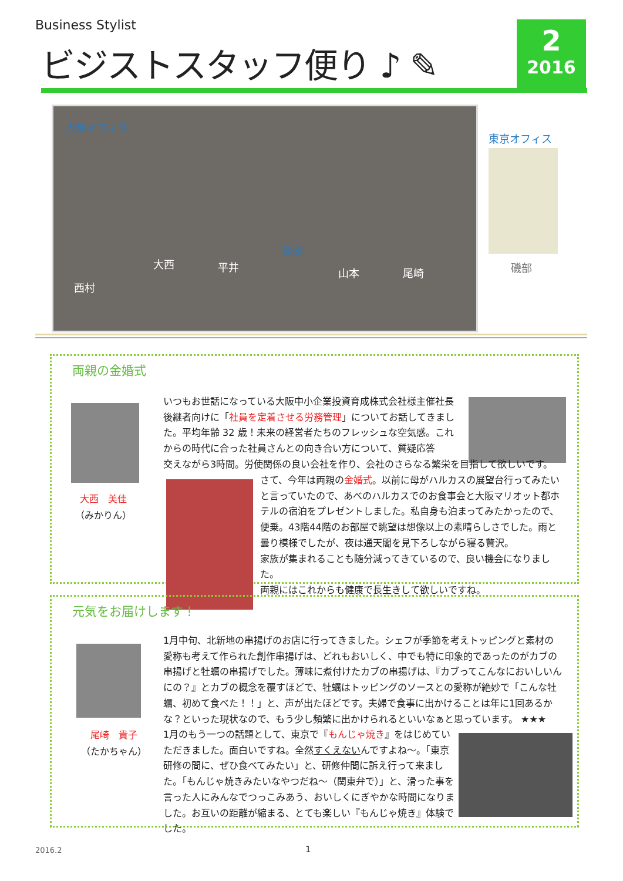Business Stylist
ビジストスタッフ便り ♪ ✎
2
2016
大阪オフィス
西村
大西 平井
福永
山本 尾崎
東京オフィス
磯部
両親の金婚式
大西　美佳
（みかりん）
いつもお世話になっている大阪中小企業投資育成株式会社様主催社長後継者向けに「社員を定着させる労務管理」についてお話してきました。平均年齢 32 歳！未来の経営者たちのフレッシュな空気感。これからの時代に合った社員さんとの向き合い方について、質疑応答
交えながら3時間。労使関係の良い会社を作り、会社のさらなる繁栄を目指して欲しいです。
さて、今年は両親の金婚式。以前に母がハルカスの展望台行ってみたいと言っていたので、あべのハルカスでのお食事会と大阪マリオット都ホテルの宿泊をプレゼントしました。私自身も泊まってみたかったので、便乗。43階44階のお部屋で眺望は想像以上の素晴らしさでした。雨と曇り模様でしたが、夜は通天閣を見下ろしながら寝る贅沢。
家族が集まれることも随分減ってきているので、良い機会になりました。
両親にはこれからも健康で長生きして欲しいですね。
元気をお届けします！
尾崎　貴子
（たかちゃん）
1月中旬、北新地の串揚げのお店に行ってきました。シェフが季節を考えトッピングと素材の愛称も考えて作られた創作串揚げは、どれもおいしく、中でも特に印象的であったのがカブの串揚げと牡蠣の串揚げでした。薄味に煮付けたカブの串揚げは、『カブってこんなにおいしいんにの？』とカブの概念を覆すほどで、牡蠣はトッピングのソースとの愛称が絶妙で「こんな牡蠣、初めて食べた！！」と、声が出たほどです。夫婦で食事に出かけることは年に1回あるかな？といった現状なので、もう少し頻繁に出かけられるといいなぁと思っています。 ★★★
1月のもう一つの話題として、東京で『もんじゃ焼き』をはじめていただきました。面白いですね。全然すくえないんですよね～。「東京研修の間に、ぜひ食べてみたい」と、研修仲間に訴え行って来ました。「もんじゃ焼きみたいなやつだね～（関東弁で）」と、滑った事を言った人にみんなでつっこみあう、おいしくにぎやかな時間になりました。お互いの距離が縮まる、とても楽しい『もんじゃ焼き』体験でした。
2016.2 1